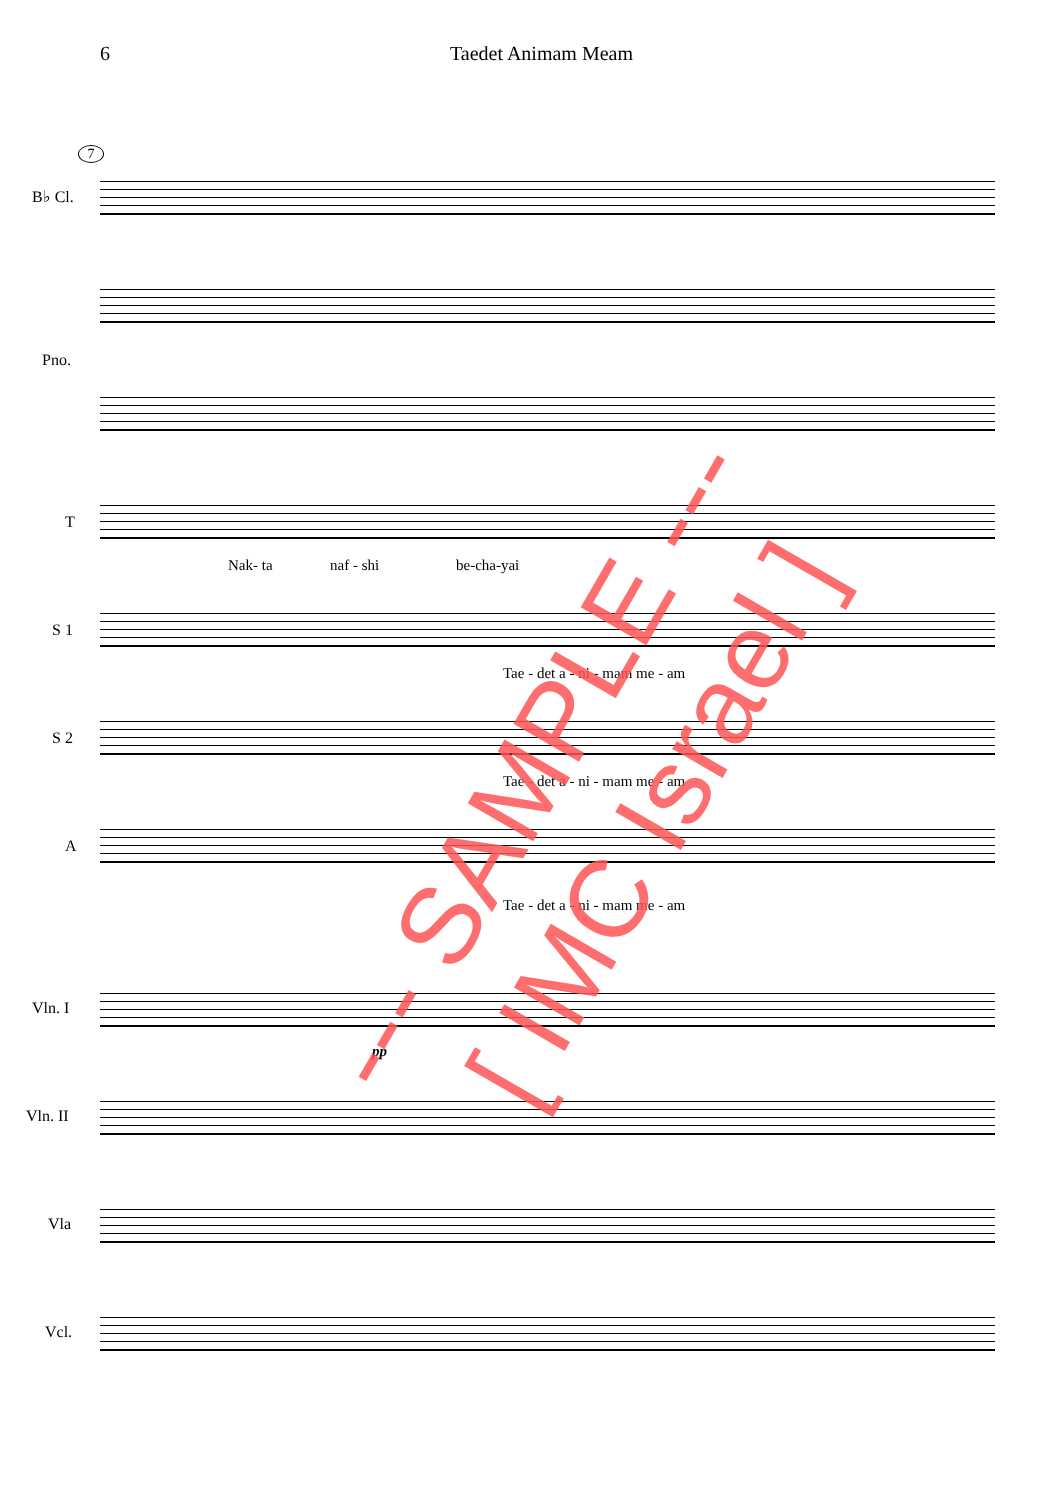6 Taedet Animam Meam
7
B♭ Cl.
Pno.
T
Nak- ta naf - shi be-cha-yai
S 1
Tae - det a - ni - mam me - am
S 2
Tae - det a - ni - mam me - am
A
Tae - det a - ni - mam me - am
Vln. I
pp
Vln. II
Vla
Vcl.
--- SAMPLE --- [ IMC Israel ]